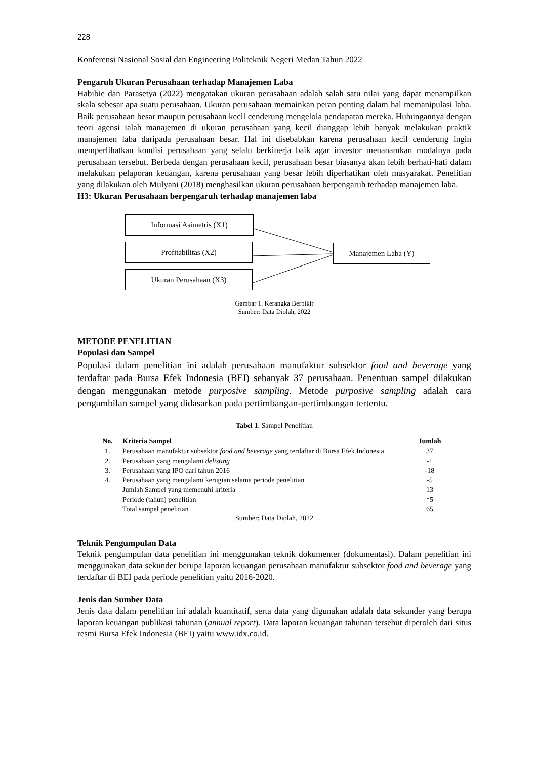228
Konferensi Nasional Sosial dan Engineering Politeknik Negeri Medan Tahun 2022
Pengaruh Ukuran Perusahaan terhadap Manajemen Laba
Habibie dan Parasetya (2022) mengatakan ukuran perusahaan adalah salah satu nilai yang dapat menampilkan skala sebesar apa suatu perusahaan. Ukuran perusahaan memainkan peran penting dalam hal memanipulasi laba. Baik perusahaan besar maupun perusahaan kecil cenderung mengelola pendapatan mereka. Hubungannya dengan teori agensi ialah manajemen di ukuran perusahaan yang kecil dianggap lebih banyak melakukan praktik manajemen laba daripada perusahaan besar. Hal ini disebabkan karena perusahaan kecil cenderung ingin memperlihatkan kondisi perusahaan yang selalu berkinerja baik agar investor menanamkan modalnya pada perusahaan tersebut. Berbeda dengan perusahaan kecil, perusahaan besar biasanya akan lebih berhati-hati dalam melakukan pelaporan keuangan, karena perusahaan yang besar lebih diperhatikan oleh masyarakat. Penelitian yang dilakukan oleh Mulyani (2018) menghasilkan ukuran perusahaan berpengaruh terhadap manajemen laba.
H3: Ukuran Perusahaan berpengaruh terhadap manajemen laba
Informasi Asimetris (X1)
Profitabilitas (X2)
Ukuran Perusahaan (X3)
Manajemen Laba (Y)
Gambar 1. Kerangka Berpikir
Sumber: Data Diolah, 2022
METODE PENELITIAN
Populasi dan Sampel
Populasi dalam penelitian ini adalah perusahaan manufaktur subsektor food and beverage yang terdaftar pada Bursa Efek Indonesia (BEI) sebanyak 37 perusahaan. Penentuan sampel dilakukan dengan menggunakan metode purposive sampling. Metode purposive sampling adalah cara pengambilan sampel yang didasarkan pada pertimbangan-pertimbangan tertentu.
Tabel 1. Sampel Penelitian
| No. | Kriteria Sampel | Jumlah |
| --- | --- | --- |
| 1. | Perusahaan manufaktur subsektor food and beverage yang terdaftar di Bursa Efek Indonesia | 37 |
| 2. | Perusahaan yang mengalami delisting | -1 |
| 3. | Perusahaan yang IPO dari tahun 2016 | -18 |
| 4. | Perusahaan yang mengalami kerugian selama periode penelitian | -5 |
| | Jumlah Sampel yang memenuhi kriteria | 13 |
| | Periode (tahun) penelitian | *5 |
| | Total sampel penelitian | 65 |
Sumber: Data Diolah, 2022
Teknik Pengumpulan Data
Teknik pengumpulan data penelitian ini menggunakan teknik dokumenter (dokumentasi). Dalam penelitian ini menggunakan data sekunder berupa laporan keuangan perusahaan manufaktur subsektor food and beverage yang terdaftar di BEI pada periode penelitian yaitu 2016-2020.
Jenis dan Sumber Data
Jenis data dalam penelitian ini adalah kuantitatif, serta data yang digunakan adalah data sekunder yang berupa laporan keuangan publikasi tahunan (annual report). Data laporan keuangan tahunan tersebut diperoleh dari situs resmi Bursa Efek Indonesia (BEI) yaitu www.idx.co.id.